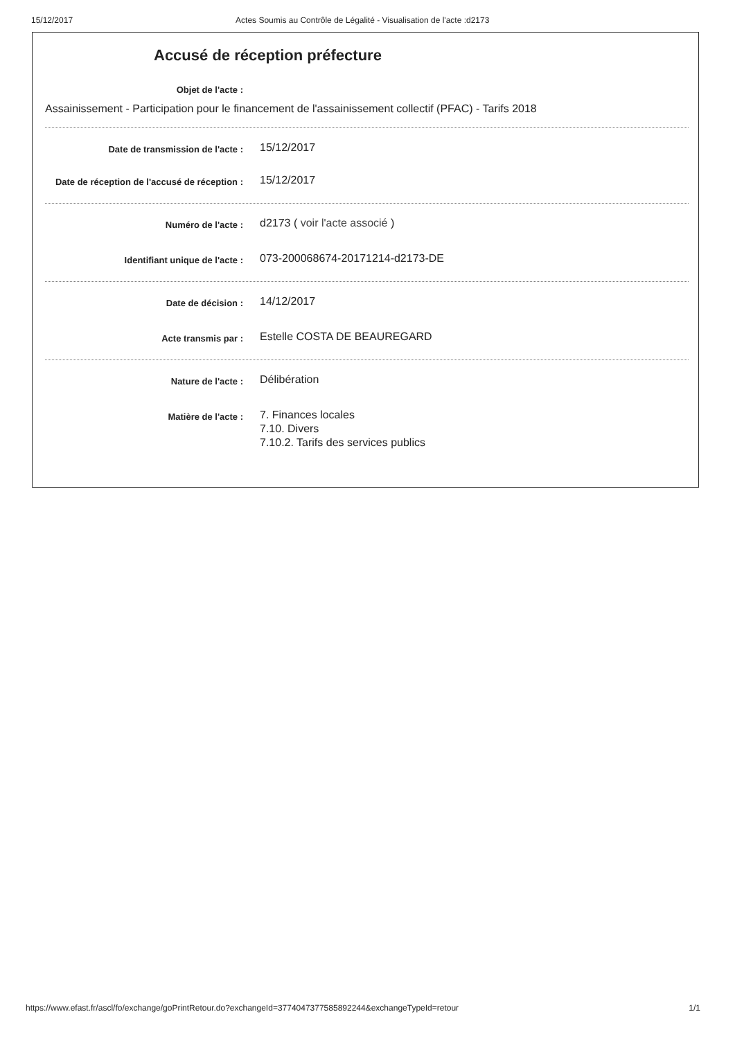15/12/2017 Actes Soumis au Contrôle de Légalité - Visualisation de l'acte :d2173
Accusé de réception préfecture
Objet de l'acte :
Assainissement - Participation pour le financement de l'assainissement collectif (PFAC) - Tarifs 2018
Date de transmission de l'acte :
15/12/2017
Date de réception de l'accusé de réception :
15/12/2017
Numéro de l'acte :
d2173 ( voir l'acte associé )
Identifiant unique de l'acte :
073-200068674-20171214-d2173-DE
Date de décision :
14/12/2017
Acte transmis par :
Estelle COSTA DE BEAUREGARD
Nature de l'acte :
Délibération
Matière de l'acte :
7. Finances locales
7.10. Divers
7.10.2. Tarifs des services publics
https://www.efast.fr/ascl/fo/exchange/goPrintRetour.do?exchangeId=3774047377585892244&exchangeTypeId=retour 1/1